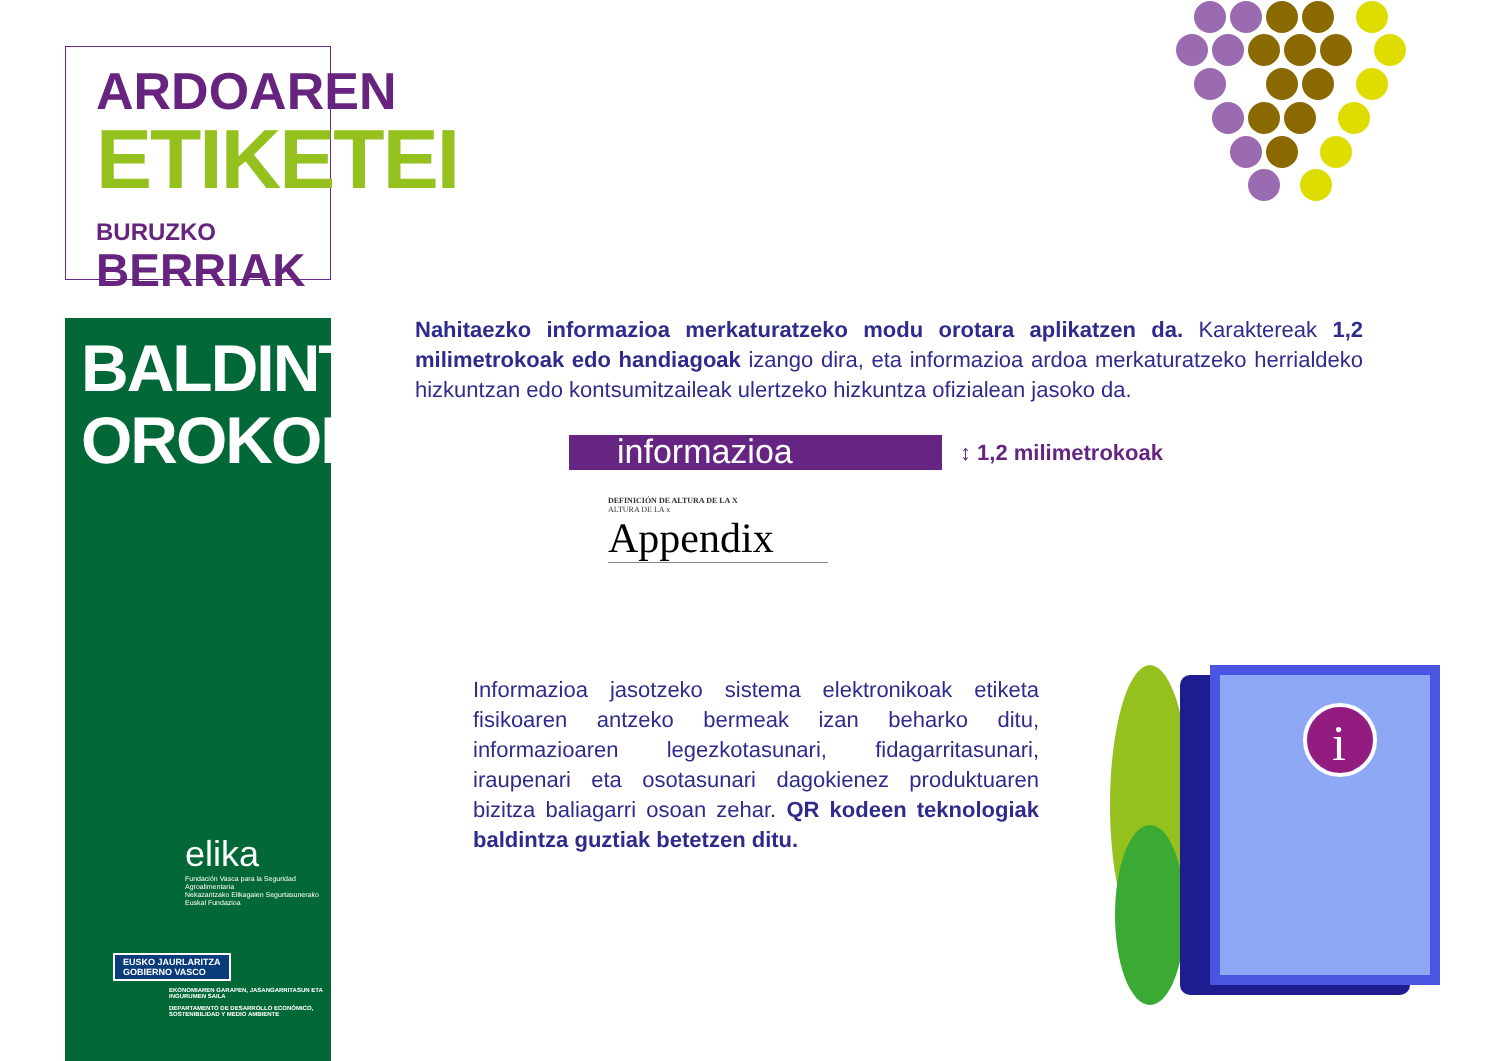ARDOAREN
ETIKETEI
BURUZKO BERRIAK
BALDINTZA OROKORRAK
elika
Fundación Vasca para la Seguridad Agroalimentaria
Nekazaritzako Elikagaien Segurtasunerako Euskal Fundazioa
EUSKO JAURLARITZA
GOBIERNO VASCO
EKONOMIAREN GARAPEN, JASANGARRITASUN ETA INGURUMEN SAILA
DEPARTAMENTO DE DESARROLLO ECONÓMICO, SOSTENIBILIDAD Y MEDIO AMBIENTE
Nahitaezko informazioa merkaturatzeko modu orotara aplikatzen da. Karaktereak 1,2 milimetrokoak edo handiagoak izango dira, eta informazioa ardoa merkaturatzeko herrial­deko hizkuntzan edo kontsumitzaileak ulertzeko hizkuntza ofizialean jasoko da.
informazioa ↕ 1,2 milimetrokoak
DEFINICIÓN DE ALTURA DE LA X
ALTURA DE LA x
Appendix
Informazioa jasotzeko sistema elektronikoak etiketa fisikoaren antzeko bermeak izan beharko ditu, informazioaren legezkotasunari, fidagarritasunari, iraupenari eta osotasunari dagokienez produktuaren bizitza baliagarri osoan zehar. QR kodeen teknologiak baldintza guztiak betetzen ditu.
i